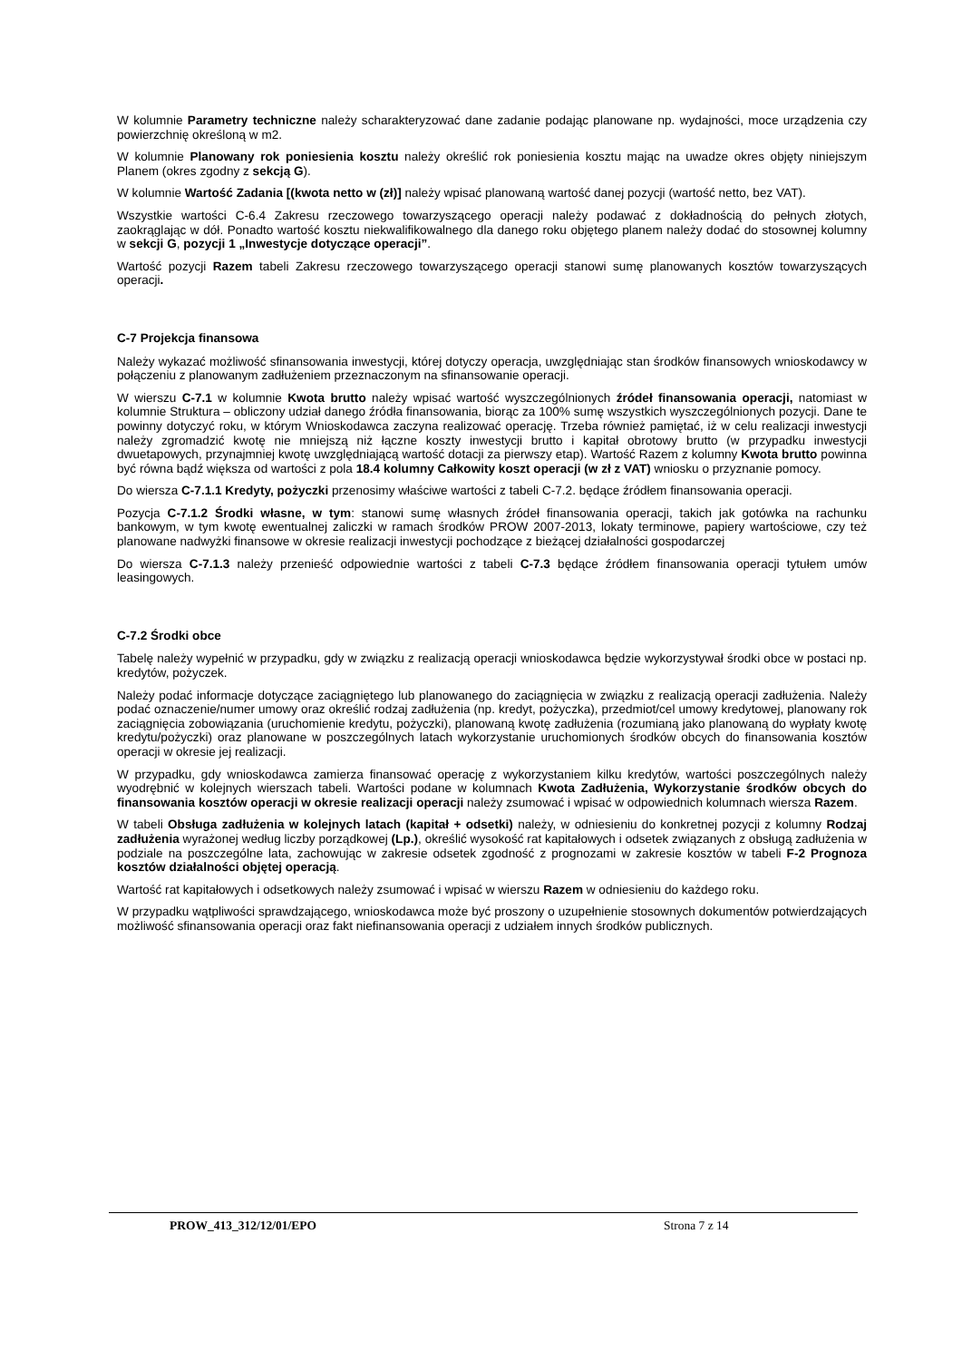W kolumnie Parametry techniczne należy scharakteryzować dane zadanie podając planowane np. wydajności, moce urządzenia czy powierzchnię określoną w m2.
W kolumnie Planowany rok poniesienia kosztu należy określić rok poniesienia kosztu mając na uwadze okres objęty niniejszym Planem (okres zgodny z sekcją G).
W kolumnie Wartość Zadania [(kwota netto w (zł)] należy wpisać planowaną wartość danej pozycji (wartość netto, bez VAT).
Wszystkie wartości C-6.4 Zakresu rzeczowego towarzyszącego operacji należy podawać z dokładnością do pełnych złotych, zaokrąglając w dół. Ponadto wartość kosztu niekwalifikowalnego dla danego roku objętego planem należy dodać do stosownej kolumny w sekcji G, pozycji 1 „Inwestycje dotyczące operacji”.
Wartość pozycji Razem tabeli Zakresu rzeczowego towarzyszącego operacji stanowi sumę planowanych kosztów towarzyszących operacji.
C-7 Projekcja finansowa
Należy wykazać możliwość sfinansowania inwestycji, której dotyczy operacja, uwzględniając stan środków finansowych wnioskodawcy w połączeniu z planowanym zadłużeniem przeznaczonym na sfinansowanie operacji.
W wierszu C-7.1 w kolumnie Kwota brutto należy wpisać wartość wyszczególnionych źródeł finansowania operacji, natomiast w kolumnie Struktura – obliczony udział danego źródła finansowania, biorąc za 100% sumę wszystkich wyszczególnionych pozycji. Dane te powinny dotyczyć roku, w którym Wnioskodawca zaczyna realizować operację. Trzeba również pamiętać, iż w celu realizacji inwestycji należy zgromadzić kwotę nie mniejszą niż łączne koszty inwestycji brutto i kapitał obrotowy brutto (w przypadku inwestycji dwuetapowych, przynajmniej kwotę uwzględniającą wartość dotacji za pierwszy etap). Wartość Razem z kolumny Kwota brutto powinna być równa bądź większa od wartości z pola 18.4 kolumny Całkowity koszt operacji (w zł z VAT) wniosku o przyznanie pomocy.
Do wiersza C-7.1.1 Kredyty, pożyczki przenosimy właściwe wartości z tabeli C-7.2. będące źródłem finansowania operacji.
Pozycja C-7.1.2 Środki własne, w tym: stanowi sumę własnych źródeł finansowania operacji, takich jak gotówka na rachunku bankowym, w tym kwotę ewentualnej zaliczki w ramach środków PROW 2007-2013, lokaty terminowe, papiery wartościowe, czy też planowane nadwyżki finansowe w okresie realizacji inwestycji pochodzące z bieżącej działalności gospodarczej
Do wiersza C-7.1.3 należy przenieść odpowiednie wartości z tabeli C-7.3 będące źródłem finansowania operacji tytułem umów leasingowych.
C-7.2 Środki obce
Tabelę należy wypełnić w przypadku, gdy w związku z realizacją operacji wnioskodawca będzie wykorzystywał środki obce w postaci np. kredytów, pożyczek.
Należy podać informacje dotyczące zaciągniętego lub planowanego do zaciągnięcia w związku z realizacją operacji zadłużenia. Należy podać oznaczenie/numer umowy oraz określić rodzaj zadłużenia (np. kredyt, pożyczka), przedmiot/cel umowy kredytowej, planowany rok zaciągnięcia zobowiązania (uruchomienie kredytu, pożyczki), planowaną kwotę zadłużenia (rozumianą jako planowaną do wypłaty kwotę kredytu/pożyczki) oraz planowane w poszczególnych latach wykorzystanie uruchomionych środków obcych do finansowania kosztów operacji w okresie jej realizacji.
W przypadku, gdy wnioskodawca zamierza finansować operację z wykorzystaniem kilku kredytów, wartości poszczególnych należy wyodrębnić w kolejnych wierszach tabeli. Wartości podane w kolumnach Kwota Zadłużenia, Wykorzystanie środków obcych do finansowania kosztów operacji w okresie realizacji operacji należy zsumować i wpisać w odpowiednich kolumnach wiersza Razem.
W tabeli Obsługa zadłużenia w kolejnych latach (kapitał + odsetki) należy, w odniesieniu do konkretnej pozycji z kolumny Rodzaj zadłużenia wyrażonej według liczby porządkowej (Lp.), określić wysokość rat kapitałowych i odsetek związanych z obsługą zadłużenia w podziale na poszczególne lata, zachowując w zakresie odsetek zgodność z prognozami w zakresie kosztów w tabeli F-2 Prognoza kosztów działalności objętej operacją.
Wartość rat kapitałowych i odsetkowych należy zsumować i wpisać w wierszu Razem w odniesieniu do każdego roku.
W przypadku wątpliwości sprawdzającego, wnioskodawca może być proszony o uzupełnienie stosownych dokumentów potwierdzających możliwość sfinansowania operacji oraz fakt niefinansowania operacji z udziałem innych środków publicznych.
PROW_413_312/12/01/EPO Strona 7 z 14